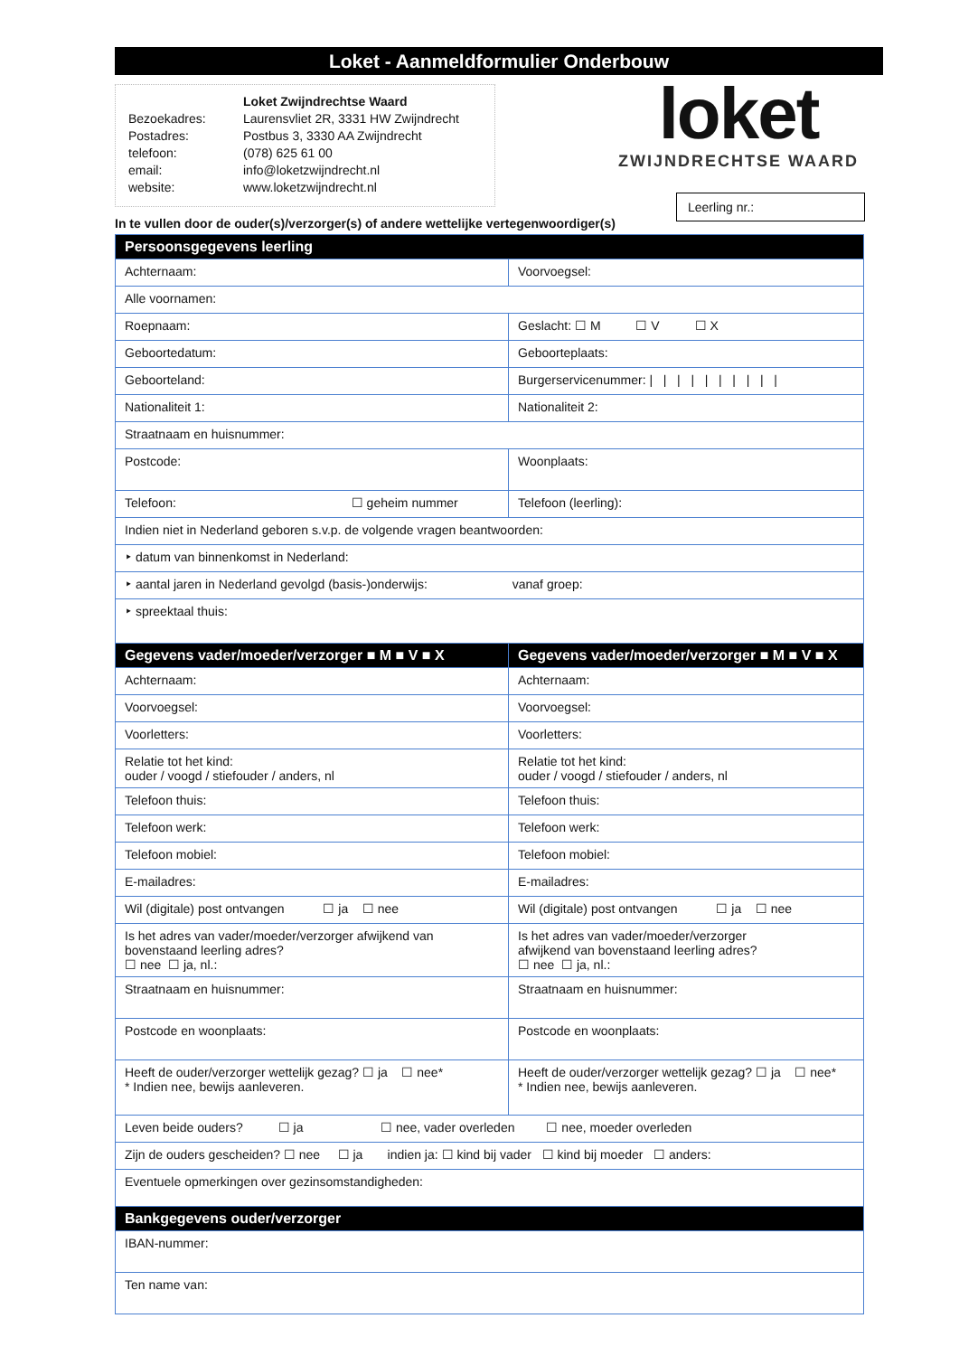Loket - Aanmeldformulier Onderbouw
| | Loket Zwijndrechtse Waard |
| Bezoekadres: | Laurensvliet 2R, 3331 HW Zwijndrecht |
| Postadres: | Postbus 3, 3330 AA Zwijndrecht |
| telefoon: | (078) 625 61 00 |
| email: | info@loketzwijndrecht.nl |
| website: | www.loketzwijndrecht.nl |
loket
ZWIJNDRECHTSE WAARD
Leerling nr.:
In te vullen door de ouder(s)/verzorger(s) of andere wettelijke vertegenwoordiger(s)
| Persoonsgegevens leerling | |
| --- | --- |
| Achternaam: | Voorvoegsel: |
| Alle voornamen: | |
| Roepnaam: | Geslacht: ☐ M ☐ V ☐ X |
| Geboortedatum: | Geboorteplaats: |
| Geboorteland: | Burgerservicenummer: / / / / / / / / / / |
| Nationaliteit 1: | Nationaliteit 2: |
| Straatnaam en huisnummer: | |
| Postcode: | Woonplaats: |
| Telefoon: ☐ geheim nummer | Telefoon (leerling): |
| Indien niet in Nederland geboren s.v.p. de volgende vragen beantwoorden: | |
| ‣ datum van binnenkomst in Nederland: | |
| ‣ aantal jaren in Nederland gevolgd (basis-)onderwijs: vanaf groep: | |
| ‣ spreektaal thuis: | |
| Gegevens vader/moeder/verzorger ■ M ■ V ■ X | Gegevens vader/moeder/verzorger ■ M ■ V ■ X |
| Achternaam: | Achternaam: |
| Voorvoegsel: | Voorvoegsel: |
| Voorletters: | Voorletters: |
| Relatie tot het kind: ouder / voogd / stiefouder / anders, nl | Relatie tot het kind: ouder / voogd / stiefouder / anders, nl |
| Telefoon thuis: | Telefoon thuis: |
| Telefoon werk: | Telefoon werk: |
| Telefoon mobiel: | Telefoon mobiel: |
| E-mailadres: | E-mailadres: |
| Wil (digitale) post ontvangen ☐ ja ☐ nee | Wil (digitale) post ontvangen ☐ ja ☐ nee |
| Is het adres van vader/moeder/verzorger afwijkend van bovenstaand leerling adres? ☐ nee ☐ ja, nl.: | Is het adres van vader/moeder/verzorger afwijkend van bovenstaand leerling adres? ☐ nee ☐ ja, nl.: |
| Straatnaam en huisnummer: | Straatnaam en huisnummer: |
| Postcode en woonplaats: | Postcode en woonplaats: |
| Heeft de ouder/verzorger wettelijk gezag? ☐ ja ☐ nee* * Indien nee, bewijs aanleveren. | Heeft de ouder/verzorger wettelijk gezag? ☐ ja ☐ nee* * Indien nee, bewijs aanleveren. |
| Leven beide ouders? ☐ ja ☐ nee, vader overleden ☐ nee, moeder overleden | |
| Zijn de ouders gescheiden? ☐ nee ☐ ja indien ja: ☐ kind bij vader ☐ kind bij moeder ☐ anders: | |
| Eventuele opmerkingen over gezinsomstandigheden: | |
| Bankgegevens ouder/verzorger | |
| IBAN-nummer: | |
| Ten name van: | |